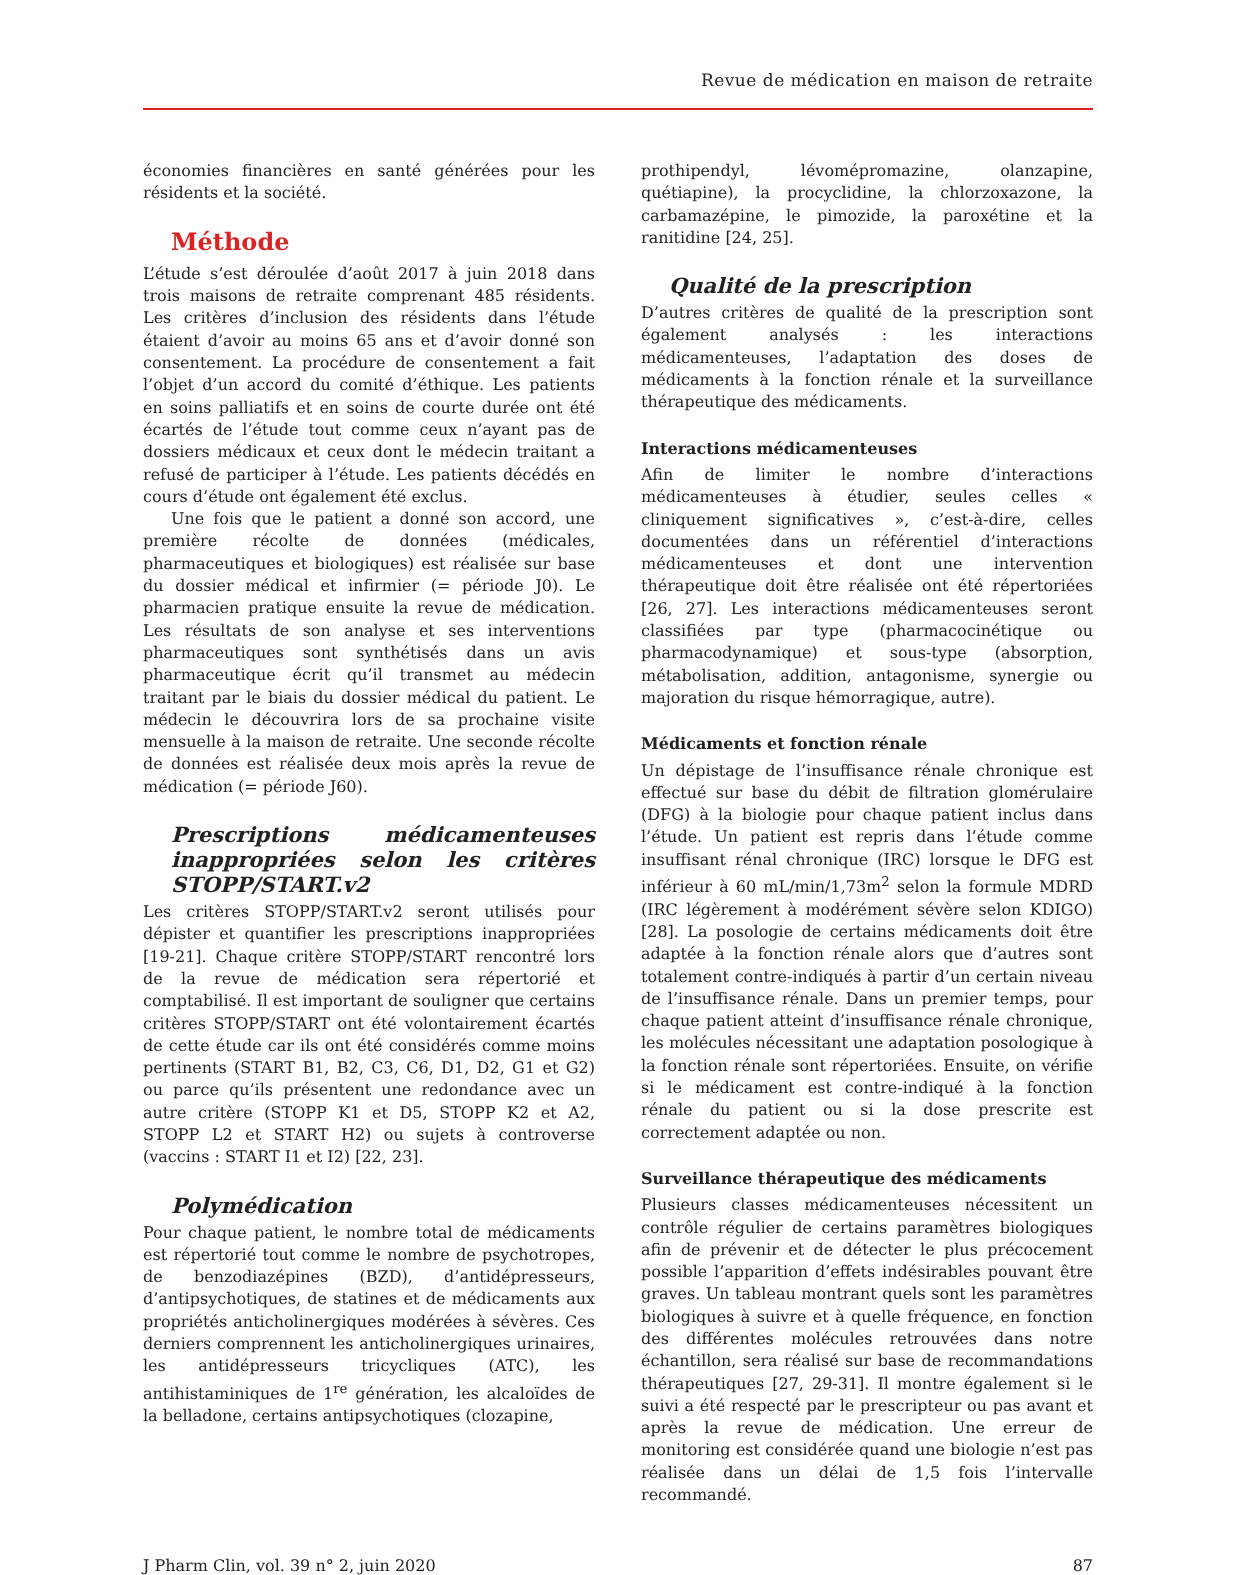Revue de médication en maison de retraite
économies financières en santé générées pour les résidents et la société.
Méthode
L’étude s’est déroulée d’août 2017 à juin 2018 dans trois maisons de retraite comprenant 485 résidents. Les critères d’inclusion des résidents dans l’étude étaient d’avoir au moins 65 ans et d’avoir donné son consentement. La procédure de consentement a fait l’objet d’un accord du comité d’éthique. Les patients en soins palliatifs et en soins de courte durée ont été écartés de l’étude tout comme ceux n’ayant pas de dossiers médicaux et ceux dont le médecin traitant a refusé de participer à l’étude. Les patients décédés en cours d’étude ont également été exclus.
Une fois que le patient a donné son accord, une première récolte de données (médicales, pharmaceutiques et biologiques) est réalisée sur base du dossier médical et infirmier (= période J0). Le pharmacien pratique ensuite la revue de médication. Les résultats de son analyse et ses interventions pharmaceutiques sont synthétisés dans un avis pharmaceutique écrit qu’il transmet au médecin traitant par le biais du dossier médical du patient. Le médecin le découvrira lors de sa prochaine visite mensuelle à la maison de retraite. Une seconde récolte de données est réalisée deux mois après la revue de médication (= période J60).
Prescriptions médicamenteuses inappropriées selon les critères STOPP/START.v2
Les critères STOPP/START.v2 seront utilisés pour dépister et quantifier les prescriptions inappropriées [19-21]. Chaque critère STOPP/START rencontré lors de la revue de médication sera répertorié et comptabilisé. Il est important de souligner que certains critères STOPP/START ont été volontairement écartés de cette étude car ils ont été considérés comme moins pertinents (START B1, B2, C3, C6, D1, D2, G1 et G2) ou parce qu’ils présentent une redondance avec un autre critère (STOPP K1 et D5, STOPP K2 et A2, STOPP L2 et START H2) ou sujets à controverse (vaccins : START I1 et I2) [22, 23].
Polymédication
Pour chaque patient, le nombre total de médicaments est répertorié tout comme le nombre de psychotropes, de benzodiazépines (BZD), d’antidépresseurs, d’antipsychotiques, de statines et de médicaments aux propriétés anticholinergiques modérées à sévères. Ces derniers comprennent les anticholinergiques urinaires, les antidépresseurs tricycliques (ATC), les antihistaminiques de 1<sup>re</sup> génération, les alcaloïdes de la belladone, certains antipsychotiques (clozapine,
prothipendyl, lévomépromazine, olanzapine, quétiapine), la procyclidine, la chlorzoxazone, la carbamazépine, le pimozide, la paroxétine et la ranitidine [24, 25].
Qualité de la prescription
D’autres critères de qualité de la prescription sont également analysés : les interactions médicamenteuses, l’adaptation des doses de médicaments à la fonction rénale et la surveillance thérapeutique des médicaments.
Interactions médicamenteuses
Afin de limiter le nombre d’interactions médicamenteuses à étudier, seules celles « cliniquement significatives », c’est-à-dire, celles documentées dans un référentiel d’interactions médicamenteuses et dont une intervention thérapeutique doit être réalisée ont été répertoriées [26, 27]. Les interactions médicamenteuses seront classifiées par type (pharmacocinétique ou pharmacodynamique) et sous-type (absorption, métabolisation, addition, antagonisme, synergie ou majoration du risque hémorragique, autre).
Médicaments et fonction rénale
Un dépistage de l’insuffisance rénale chronique est effectué sur base du débit de filtration glomérulaire (DFG) à la biologie pour chaque patient inclus dans l’étude. Un patient est repris dans l’étude comme insuffisant rénal chronique (IRC) lorsque le DFG est inférieur à 60 mL/min/1,73m<sup>2</sup> selon la formule MDRD (IRC légèrement à modérément sévère selon KDIGO) [28]. La posologie de certains médicaments doit être adaptée à la fonction rénale alors que d’autres sont totalement contre-indiqués à partir d’un certain niveau de l’insuffisance rénale. Dans un premier temps, pour chaque patient atteint d’insuffisance rénale chronique, les molécules nécessitant une adaptation posologique à la fonction rénale sont répertoriées. Ensuite, on vérifie si le médicament est contre-indiqué à la fonction rénale du patient ou si la dose prescrite est correctement adaptée ou non.
Surveillance thérapeutique des médicaments
Plusieurs classes médicamenteuses nécessitent un contrôle régulier de certains paramètres biologiques afin de prévenir et de détecter le plus précocement possible l’apparition d’effets indésirables pouvant être graves. Un tableau montrant quels sont les paramètres biologiques à suivre et à quelle fréquence, en fonction des différentes molécules retrouvées dans notre échantillon, sera réalisé sur base de recommandations thérapeutiques [27, 29-31]. Il montre également si le suivi a été respecté par le prescripteur ou pas avant et après la revue de médication. Une erreur de monitoring est considérée quand une biologie n’est pas réalisée dans un délai de 1,5 fois l’intervalle recommandé.
J Pharm Clin, vol. 39 n° 2, juin 2020 87